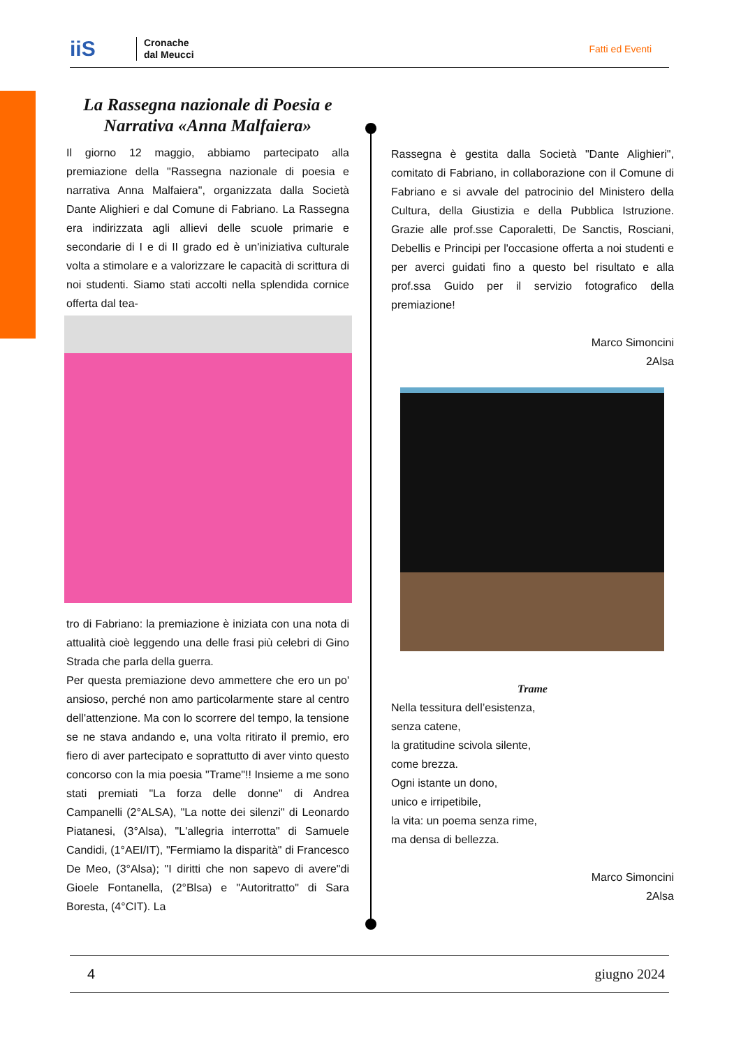iiS
Cronache
dal Meucci
Fatti ed Eventi
La Rassegna nazionale di Poesia e Narrativa «Anna Malfaiera»
Il giorno 12 maggio, abbiamo partecipato alla premiazione della "Rassegna nazionale di poesia e narrativa Anna Malfaiera", organizzata dalla Società Dante Alighieri e dal Comune di Fabriano. La Rassegna era indirizzata agli allievi delle scuole primarie e secondarie di I e di II grado ed è un'iniziativa culturale volta a stimolare e a valorizzare le capacità di scrittura di noi studenti. Siamo stati accolti nella splendida cornice offerta dal tea-
tro di Fabriano: la premiazione è iniziata con una nota di attualità cioè leggendo una delle frasi più celebri di Gino Strada che parla della guerra.
Per questa premiazione devo ammettere che ero un po' ansioso, perché non amo particolarmente stare al centro dell'attenzione. Ma con lo scorrere del tempo, la tensione se ne stava andando e, una volta ritirato il premio, ero fiero di aver partecipato e soprattutto di aver vinto questo concorso con la mia poesia "Trame"!! Insieme a me sono stati premiati "La forza delle donne" di Andrea Campanelli (2°ALSA), "La notte dei silenzi" di Leonardo Piatanesi, (3°Alsa), "L'allegria interrotta" di Samuele Candidi, (1°AEI/IT), "Fermiamo la disparità" di Francesco De Meo, (3°Alsa); "I diritti che non sapevo di avere"di Gioele Fontanella, (2°Blsa) e "Autoritratto" di Sara Boresta, (4°CIT). La
Rassegna è gestita dalla Società "Dante Alighieri", comitato di Fabriano, in collaborazione con il Comune di Fabriano e si avvale del patrocinio del Ministero della Cultura, della Giustizia e della Pubblica Istruzione. Grazie alle prof.sse Caporaletti, De Sanctis, Rosciani, Debellis e Principi per l'occasione offerta a noi studenti e per averci guidati fino a questo bel risultato e alla prof.ssa Guido per il servizio fotografico della premiazione!
Marco Simoncini
2Alsa
Trame
Nella tessitura dell’esistenza,
senza catene,
la gratitudine scivola silente,
come brezza.
Ogni istante un dono,
unico e irripetibile,
la vita: un poema senza rime,
ma densa di bellezza.
Marco Simoncini
2Alsa
4 giugno 2024